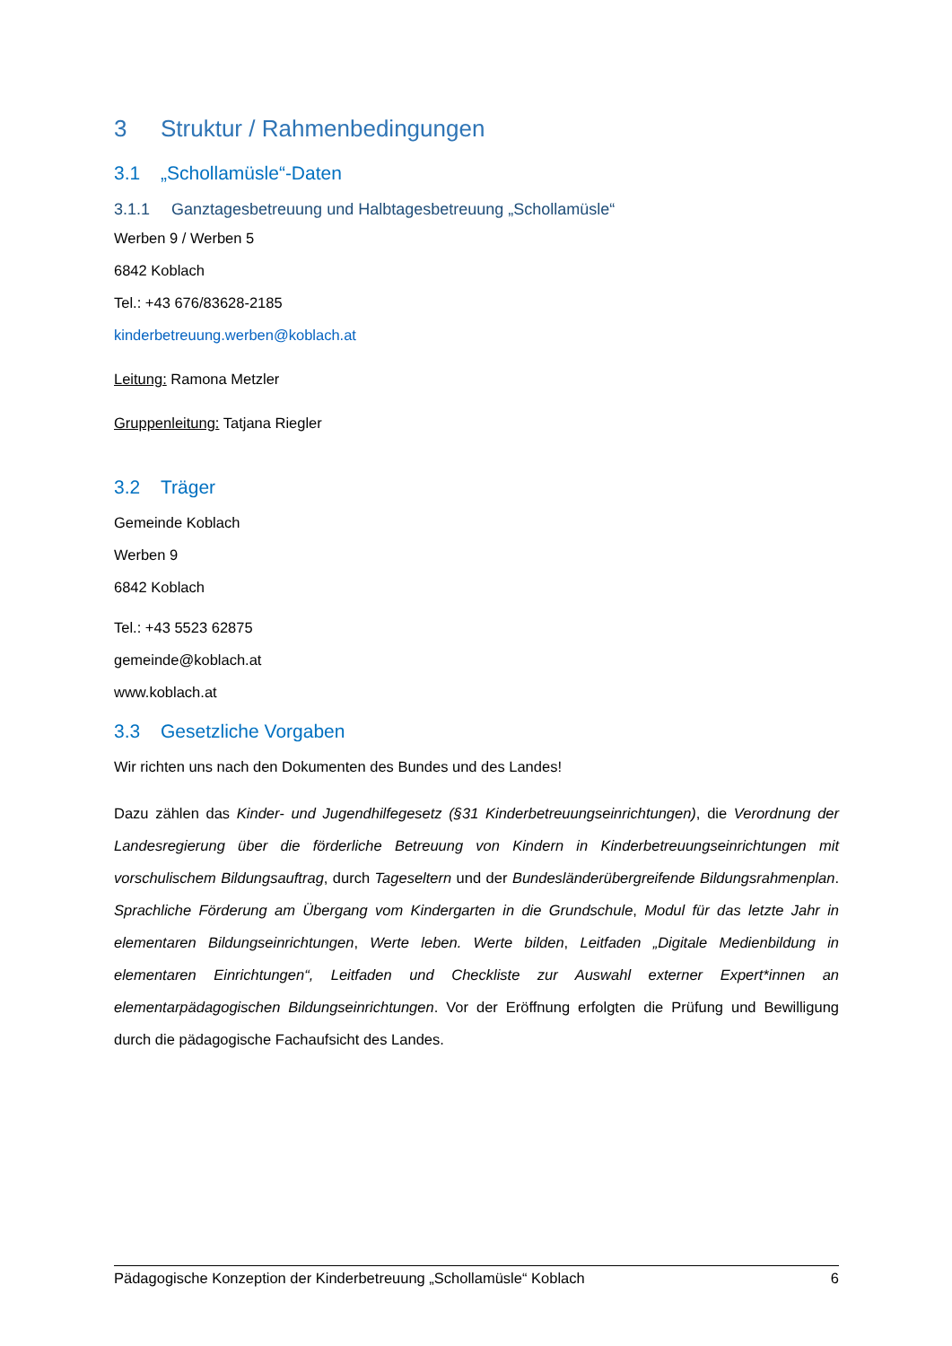3 Struktur / Rahmenbedingungen
3.1 „Schollamüsle“-Daten
3.1.1 Ganztagesbetreuung und Halbtagesbetreuung „Schollamüsle“
Werben 9 / Werben 5
6842 Koblach
Tel.: +43 676/83628-2185
kinderbetreuung.werben@koblach.at
Leitung: Ramona Metzler
Gruppenleitung: Tatjana Riegler
3.2 Träger
Gemeinde Koblach
Werben 9
6842 Koblach
Tel.: +43 5523 62875
gemeinde@koblach.at
www.koblach.at
3.3 Gesetzliche Vorgaben
Wir richten uns nach den Dokumenten des Bundes und des Landes!
Dazu zählen das Kinder- und Jugendhilfegesetz (§31 Kinderbetreuungseinrichtungen), die Verordnung der Landesregierung über die förderliche Betreuung von Kindern in Kinderbetreuungseinrichtungen mit vorschulischem Bildungsauftrag, durch Tageseltern und der Bundesländerübergreifende Bildungsrahmenplan. Sprachliche Förderung am Übergang vom Kindergarten in die Grundschule, Modul für das letzte Jahr in elementaren Bildungseinrichtungen, Werte leben. Werte bilden, Leitfaden „Digitale Medienbildung in elementaren Einrichtungen“, Leitfaden und Checkliste zur Auswahl externer Expert*innen an elementarpädagogischen Bildungseinrichtungen. Vor der Eröffnung erfolgten die Prüfung und Bewilligung durch die pädagogische Fachaufsicht des Landes.
Pädagogische Konzeption der Kinderbetreuung „Schollamüsle“ Koblach 6